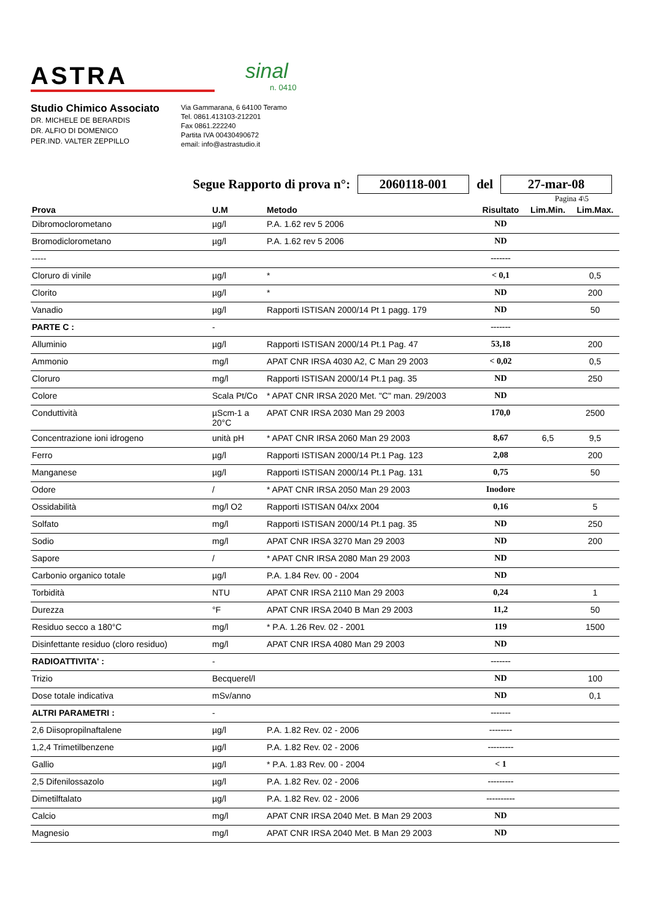ASTRA
sinal
n. 0410
Studio Chimico Associato
DR. MICHELE DE BERARDIS
DR. ALFIO DI DOMENICO
PER.IND. VALTER ZEPPILLO
Via Gammarana, 6 64100 Teramo
Tel. 0861.413103-212201
Fax 0861.222240
Partita IVA 00430490672
email: info@astrastudio.it
Segue Rapporto di prova n°: 2060118-001 del 27-mar-08
Pagina 4\5
| Prova | U.M | Metodo | Risultato | Lim.Min. | Lim.Max. |
| --- | --- | --- | --- | --- | --- |
| Dibromoclorometano | µg/l | P.A. 1.62 rev 5 2006 | ND | | |
| Bromodiclorometano | µg/l | P.A. 1.62 rev 5 2006 | ND | | |
| ----- | | | ------- | | |
| Cloruro di vinile | µg/l | * | < 0,1 | | 0,5 |
| Clorito | µg/l | * | ND | | 200 |
| Vanadio | µg/l | Rapporti ISTISAN 2000/14 Pt 1 pagg. 179 | ND | | 50 |
| PARTE C : | - | | ------- | | |
| Alluminio | µg/l | Rapporti ISTISAN 2000/14 Pt.1 Pag. 47 | 53,18 | | 200 |
| Ammonio | mg/l | APAT CNR IRSA 4030 A2, C Man 29 2003 | < 0,02 | | 0,5 |
| Cloruro | mg/l | Rapporti ISTISAN 2000/14 Pt.1 pag. 35 | ND | | 250 |
| Colore | Scala Pt/Co | * APAT CNR IRSA 2020 Met. "C" man. 29/2003 | ND | | |
| Conduttività | µScm-1 a 20°C | APAT CNR IRSA 2030 Man 29 2003 | 170,0 | | 2500 |
| Concentrazione ioni idrogeno | unità pH | * APAT CNR IRSA 2060 Man 29 2003 | 8,67 | 6,5 | 9,5 |
| Ferro | µg/l | Rapporti ISTISAN 2000/14 Pt.1 Pag. 123 | 2,08 | | 200 |
| Manganese | µg/l | Rapporti ISTISAN 2000/14 Pt.1 Pag. 131 | 0,75 | | 50 |
| Odore | / | * APAT CNR IRSA 2050 Man 29 2003 | Inodore | | |
| Ossidabilità | mg/l O2 | Rapporti ISTISAN 04/xx 2004 | 0,16 | | 5 |
| Solfato | mg/l | Rapporti ISTISAN 2000/14 Pt.1 pag. 35 | ND | | 250 |
| Sodio | mg/l | APAT CNR IRSA 3270 Man 29 2003 | ND | | 200 |
| Sapore | / | * APAT CNR IRSA 2080 Man 29 2003 | ND | | |
| Carbonio organico totale | µg/l | P.A. 1.84 Rev. 00 - 2004 | ND | | |
| Torbidità | NTU | APAT CNR IRSA 2110 Man 29 2003 | 0,24 | | 1 |
| Durezza | °F | APAT CNR IRSA 2040 B Man 29 2003 | 11,2 | | 50 |
| Residuo secco a 180°C | mg/l | * P.A. 1.26 Rev. 02 - 2001 | 119 | | 1500 |
| Disinfettante residuo (cloro residuo) | mg/l | APAT CNR IRSA 4080 Man 29 2003 | ND | | |
| RADIOATTIVITA' : | - | | ------- | | |
| Trizio | Becquerel/l | | ND | | 100 |
| Dose totale indicativa | mSv/anno | | ND | | 0,1 |
| ALTRI PARAMETRI : | - | | ------- | | |
| 2,6 Diisopropilnaftalene | µg/l | P.A. 1.82 Rev. 02 - 2006 | -------- | | |
| 1,2,4 Trimetilbenzene | µg/l | P.A. 1.82 Rev. 02 - 2006 | --------- | | |
| Gallio | µg/l | * P.A. 1.83 Rev. 00 - 2004 | < 1 | | |
| 2,5 Difenilossazolo | µg/l | P.A. 1.82 Rev. 02 - 2006 | --------- | | |
| Dimetilftalato | µg/l | P.A. 1.82 Rev. 02 - 2006 | ---------- | | |
| Calcio | mg/l | APAT CNR IRSA 2040 Met. B Man 29 2003 | ND | | |
| Magnesio | mg/l | APAT CNR IRSA 2040 Met. B Man 29 2003 | ND | | |